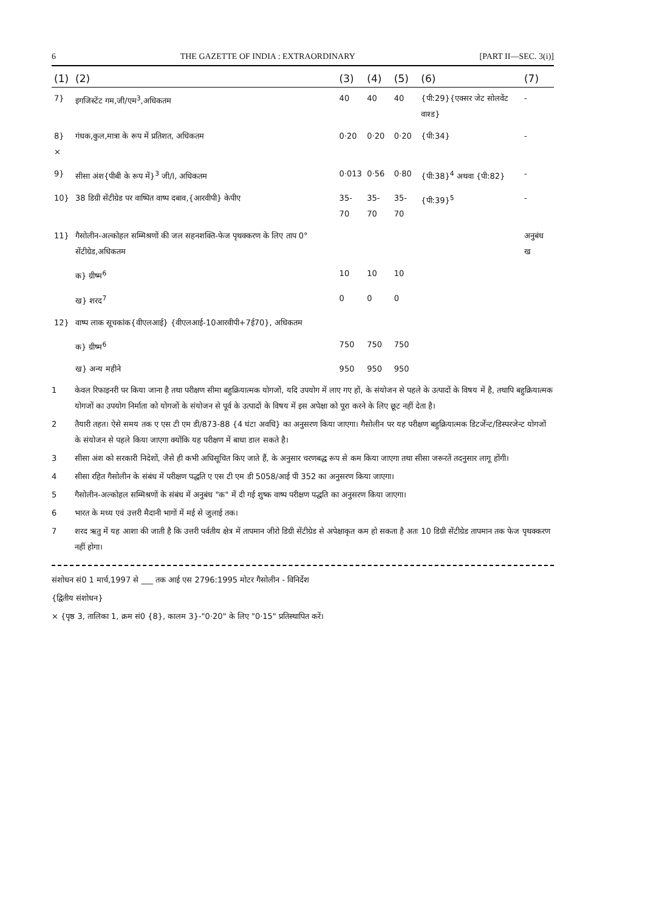6 THE GAZETTE OF INDIA : EXTRAORDINARY [PART II—SEC. 3(i)]
| (1) | (2) | (3) | (4) | (5) | (6) | (7) |
| --- | --- | --- | --- | --- | --- | --- |
| 7} | इगजिस्टेंट गम,जी/एम<sup>3</sup>,अधिकतम | 40 | 40 | 40 | {पी:29}{एक्सर जेट सोलवेंट वाश्ड} | - |
| 8}× | गंधक,कुल,मात्रा के रूप में प्रतिशत, अधिकतम | 0·20 | 0·20 | 0·20 | {पी:34} | - |
| 9} | सीसा अंश{पीबी के रूप में}<sup>3</sup> जी/l, अधिकतम | 0·013 | 0·56 | 0·80 | {पी:38}<sup>4</sup> अथवा {पी:82} | - |
| 10} | 38 डिग्री सेंटीग्रेड पर वाष्पित वाष्प दबाव,{आरवीपी} केपीए | 35-70 | 35-70 | 35-70 | {पी:39}<sup>5</sup> | - |
| 11} | गैसोलीन-अल्कोहल सम्मिश्रणों की जल सहनशक्ति-फेज पृथक्करण के लिए ताप 0° सेंटीग्रेड,अधिकतम | | | | | अनुबंध ख |
| | क} ग्रीष्म<sup>6</sup> | 10 | 10 | 10 | | |
| | ख} शरद<sup>7</sup> | 0 | 0 | 0 | | |
| 12} | वाष्प लाक सूचकांक{वीएलआई} {वीएलआई-10आरवीपी+7ई70}, अधिकतम | | | | | |
| | क} ग्रीष्म<sup>6</sup> | 750 | 750 | 750 | | |
| | ख} अन्य महीने | 950 | 950 | 950 | | |
1 केवल रिफाइनरी पर किया जाना है तथा परीक्षण सीमा बहुक्रियात्मक योगजों, यदि उपयोग में लाए गए हों, के संयोजन से पहले के उत्पादों के विषय में है, तथापि बहुक्रियात्मक योगजों का उपयोग निर्माता को योगजों के संयोजन से पूर्व के उत्पादों के विषय में इस अपेक्षा को पूरा करने के लिए छूट नहीं देता है।
2 तैयारी तहत। ऐसे समय तक ए एस टी एम डी/873-88 {4 घंटा अवधि} का अनुसरण किया जाएगा। गैसोलीन पर यह परीक्षण बहुक्रियात्मक डिटर्जेन्ट/डिस्परजेन्ट योगजों के संयोजन से पहले किया जाएगा क्योंकि यह परीक्षण में बाधा डाल सकते है।
3 सीसा अंश को सरकारी निदेशों, जैसे ही कभी अधिसूचित किए जाते हैं, के अनुसार चरणबद्ध रूप से कम किया जाएगा तथा सीसा जरूरतें तदनुसार लागू होंगी।
4 सीसा रहित गैसोलीन के संबंध में परीक्षण पद्धति ए एस टी एम डी 5058/आई पी 352 का अनुसरण किया जाएगा।
5 गैसोलीन-अल्कोहल सम्मिश्रणों के संबंध में अनुबंध "क" में दी गई शुष्क वाष्प परीक्षण पद्धति का अनुसरण किया जाएगा।
6 भारत के मध्य एवं उत्तरी मैदानी भागों में मई से जुलाई तक।
7 शरद ऋतु में यह आशा की जाती है कि उत्तरी पर्वतीय क्षेत्र में तापमान जीरो डिग्री सेंटीग्रेड से अपेक्षाकृत कम हो सकता है अतः 10 डिग्री सेंटीग्रेड तापमान तक फेज पृथक्करण नहीं होगा।
संशोधन सं0 1 मार्च,1997 से ___ तक आई एस 2796:1995 मोटर गैसोलीन - विनिर्देश
{द्वितीय संशोधन}
× {पृष्ठ 3, तालिका 1, क्रम सं0 {8}, कालम 3}-"0·20" के लिए "0·15" प्रतिस्थापित करें।